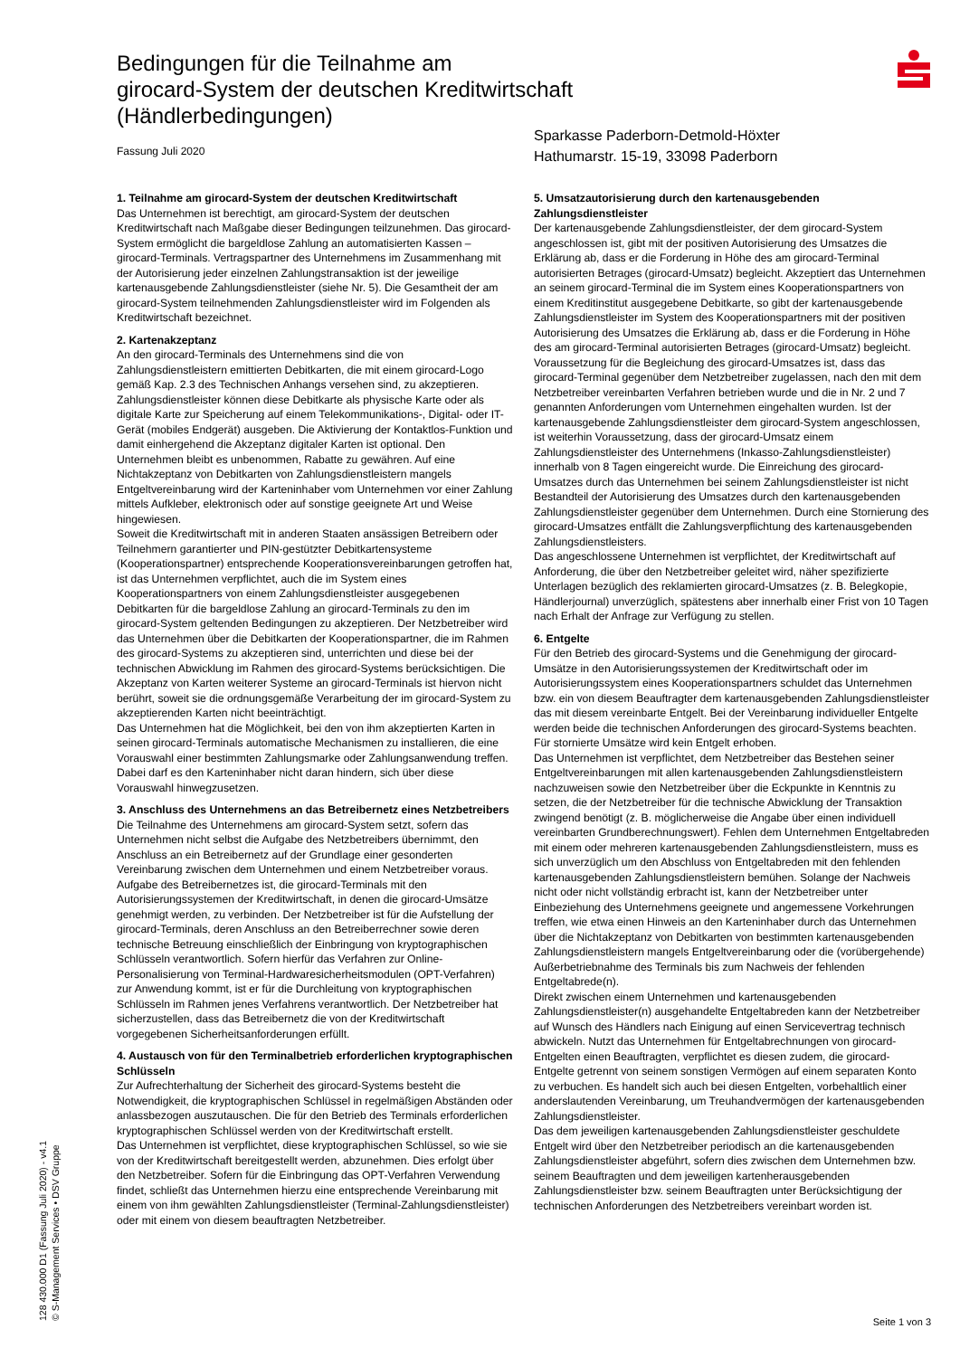Bedingungen für die Teilnahme am
girocard-System der deutschen Kreditwirtschaft
(Händlerbedingungen)
Fassung Juli 2020
Sparkasse Paderborn-Detmold-Höxter
Hathumarstr. 15-19, 33098 Paderborn
1. Teilnahme am girocard-System der deutschen Kreditwirtschaft
Das Unternehmen ist berechtigt, am girocard-System der deutschen Kreditwirtschaft nach Maßgabe dieser Bedingungen teilzunehmen. Das girocard-System ermöglicht die bargeldlose Zahlung an automatisierten Kassen – girocard-Terminals. Vertragspartner des Unternehmens im Zusammenhang mit der Autorisierung jeder einzelnen Zahlungstransaktion ist der jeweilige kartenausgebende Zahlungsdienstleister (siehe Nr. 5). Die Gesamtheit der am girocard-System teilnehmenden Zahlungsdienstleister wird im Folgenden als Kreditwirtschaft bezeichnet.
2. Kartenakzeptanz
An den girocard-Terminals des Unternehmens sind die von Zahlungsdienstleistern emittierten Debitkarten, die mit einem girocard-Logo gemäß Kap. 2.3 des Technischen Anhangs versehen sind, zu akzeptieren. Zahlungsdienstleister können diese Debitkarte als physische Karte oder als digitale Karte zur Speicherung auf einem Telekommunikations-, Digital- oder IT-Gerät (mobiles Endgerät) ausgeben. Die Aktivierung der Kontaktlos-Funktion und damit einhergehend die Akzeptanz digitaler Karten ist optional. Den Unternehmen bleibt es unbenommen, Rabatte zu gewähren. Auf eine Nichtakzeptanz von Debitkarten von Zahlungsdienstleistern mangels Entgeltvereinbarung wird der Karteninhaber vom Unternehmen vor einer Zahlung mittels Aufkleber, elektronisch oder auf sonstige geeignete Art und Weise hingewiesen.
Soweit die Kreditwirtschaft mit in anderen Staaten ansässigen Betreibern oder Teilnehmern garantierter und PIN-gestützter Debitkartensysteme (Kooperationspartner) entsprechende Kooperationsvereinbarungen getroffen hat, ist das Unternehmen verpflichtet, auch die im System eines Kooperationspartners von einem Zahlungsdienstleister ausgegebenen Debitkarten für die bargeldlose Zahlung an girocard-Terminals zu den im girocard-System geltenden Bedingungen zu akzeptieren. Der Netzbetreiber wird das Unternehmen über die Debitkarten der Kooperationspartner, die im Rahmen des girocard-Systems zu akzeptieren sind, unterrichten und diese bei der technischen Abwicklung im Rahmen des girocard-Systems berücksichtigen. Die Akzeptanz von Karten weiterer Systeme an girocard-Terminals ist hiervon nicht berührt, soweit sie die ordnungsgemäße Verarbeitung der im girocard-System zu akzeptierenden Karten nicht beeinträchtigt.
Das Unternehmen hat die Möglichkeit, bei den von ihm akzeptierten Karten in seinen girocard-Terminals automatische Mechanismen zu installieren, die eine Vorauswahl einer bestimmten Zahlungsmarke oder Zahlungsanwendung treffen. Dabei darf es den Karteninhaber nicht daran hindern, sich über diese Vorauswahl hinwegzusetzen.
3. Anschluss des Unternehmens an das Betreibernetz eines Netzbetreibers
Die Teilnahme des Unternehmens am girocard-System setzt, sofern das Unternehmen nicht selbst die Aufgabe des Netzbetreibers übernimmt, den Anschluss an ein Betreibernetz auf der Grundlage einer gesonderten Vereinbarung zwischen dem Unternehmen und einem Netzbetreiber voraus. Aufgabe des Betreibernetzes ist, die girocard-Terminals mit den Autorisierungssystemen der Kreditwirtschaft, in denen die girocard-Umsätze genehmigt werden, zu verbinden. Der Netzbetreiber ist für die Aufstellung der girocard-Terminals, deren Anschluss an den Betreiberrechner sowie deren technische Betreuung einschließlich der Einbringung von kryptographischen Schlüsseln verantwortlich. Sofern hierfür das Verfahren zur Online-Personalisierung von Terminal-Hardwaresicherheitsmodulen (OPT-Verfahren) zur Anwendung kommt, ist er für die Durchleitung von kryptographischen Schlüsseln im Rahmen jenes Verfahrens verantwortlich. Der Netzbetreiber hat sicherzustellen, dass das Betreibernetz die von der Kreditwirtschaft vorgegebenen Sicherheitsanforderungen erfüllt.
4. Austausch von für den Terminalbetrieb erforderlichen kryptographischen Schlüsseln
Zur Aufrechterhaltung der Sicherheit des girocard-Systems besteht die Notwendigkeit, die kryptographischen Schlüssel in regelmäßigen Abständen oder anlassbezogen auszutauschen. Die für den Betrieb des Terminals erforderlichen kryptographischen Schlüssel werden von der Kreditwirtschaft erstellt.
Das Unternehmen ist verpflichtet, diese kryptographischen Schlüssel, so wie sie von der Kreditwirtschaft bereitgestellt werden, abzunehmen. Dies erfolgt über den Netzbetreiber. Sofern für die Einbringung das OPT-Verfahren Verwendung findet, schließt das Unternehmen hierzu eine entsprechende Vereinbarung mit einem von ihm gewählten Zahlungsdienstleister (Terminal-Zahlungsdienstleister) oder mit einem von diesem beauftragten Netzbetreiber.
5. Umsatzautorisierung durch den kartenausgebenden Zahlungsdienstleister
Der kartenausgebende Zahlungsdienstleister, der dem girocard-System angeschlossen ist, gibt mit der positiven Autorisierung des Umsatzes die Erklärung ab, dass er die Forderung in Höhe des am girocard-Terminal autorisierten Betrages (girocard-Umsatz) begleicht. Akzeptiert das Unternehmen an seinem girocard-Terminal die im System eines Kooperationspartners von einem Kreditinstitut ausgegebene Debitkarte, so gibt der kartenausgebende Zahlungsdienstleister im System des Kooperationspartners mit der positiven Autorisierung des Umsatzes die Erklärung ab, dass er die Forderung in Höhe des am girocard-Terminal autorisierten Betrages (girocard-Umsatz) begleicht. Voraussetzung für die Begleichung des girocard-Umsatzes ist, dass das girocard-Terminal gegenüber dem Netzbetreiber zugelassen, nach den mit dem Netzbetreiber vereinbarten Verfahren betrieben wurde und die in Nr. 2 und 7 genannten Anforderungen vom Unternehmen eingehalten wurden. Ist der kartenausgebende Zahlungsdienstleister dem girocard-System angeschlossen, ist weiterhin Voraussetzung, dass der girocard-Umsatz einem Zahlungsdienstleister des Unternehmens (Inkasso-Zahlungsdienstleister) innerhalb von 8 Tagen eingereicht wurde. Die Einreichung des girocard-Umsatzes durch das Unternehmen bei seinem Zahlungsdienstleister ist nicht Bestandteil der Autorisierung des Umsatzes durch den kartenausgebenden Zahlungsdienstleister gegenüber dem Unternehmen. Durch eine Stornierung des girocard-Umsatzes entfällt die Zahlungsverpflichtung des kartenausgebenden Zahlungsdienstleisters.
Das angeschlossene Unternehmen ist verpflichtet, der Kreditwirtschaft auf Anforderung, die über den Netzbetreiber geleitet wird, näher spezifizierte Unterlagen bezüglich des reklamierten girocard-Umsatzes (z. B. Belegkopie, Händlerjournal) unverzüglich, spätestens aber innerhalb einer Frist von 10 Tagen nach Erhalt der Anfrage zur Verfügung zu stellen.
6. Entgelte
Für den Betrieb des girocard-Systems und die Genehmigung der girocard-Umsätze in den Autorisierungssystemen der Kreditwirtschaft oder im Autorisierungssystem eines Kooperationspartners schuldet das Unternehmen bzw. ein von diesem Beauftragter dem kartenausgebenden Zahlungsdienstleister das mit diesem vereinbarte Entgelt. Bei der Vereinbarung individueller Entgelte werden beide die technischen Anforderungen des girocard-Systems beachten. Für stornierte Umsätze wird kein Entgelt erhoben.
Das Unternehmen ist verpflichtet, dem Netzbetreiber das Bestehen seiner Entgeltvereinbarungen mit allen kartenausgebenden Zahlungsdienstleistern nachzuweisen sowie den Netzbetreiber über die Eckpunkte in Kenntnis zu setzen, die der Netzbetreiber für die technische Abwicklung der Transaktion zwingend benötigt (z. B. möglicherweise die Angabe über einen individuell vereinbarten Grundberechnungswert). Fehlen dem Unternehmen Entgeltabreden mit einem oder mehreren kartenausgebenden Zahlungsdienstleistern, muss es sich unverzüglich um den Abschluss von Entgeltabreden mit den fehlenden kartenausgebenden Zahlungsdienstleistern bemühen. Solange der Nachweis nicht oder nicht vollständig erbracht ist, kann der Netzbetreiber unter Einbeziehung des Unternehmens geeignete und angemessene Vorkehrungen treffen, wie etwa einen Hinweis an den Karteninhaber durch das Unternehmen über die Nichtakzeptanz von Debitkarten von bestimmten kartenausgebenden Zahlungsdienstleistern mangels Entgeltvereinbarung oder die (vorübergehende) Außerbetriebnahme des Terminals bis zum Nachweis der fehlenden Entgeltabrede(n).
Direkt zwischen einem Unternehmen und kartenausgebenden Zahlungsdienstleister(n) ausgehandelte Entgeltabreden kann der Netzbetreiber auf Wunsch des Händlers nach Einigung auf einen Servicevertrag technisch abwickeln. Nutzt das Unternehmen für Entgeltabrechnungen von girocard-Entgelten einen Beauftragten, verpflichtet es diesen zudem, die girocard-Entgelte getrennt von seinem sonstigen Vermögen auf einem separaten Konto zu verbuchen. Es handelt sich auch bei diesen Entgelten, vorbehaltlich einer anderslautenden Vereinbarung, um Treuhandvermögen der kartenausgebenden Zahlungsdienstleister.
Das dem jeweiligen kartenausgebenden Zahlungsdienstleister geschuldete Entgelt wird über den Netzbetreiber periodisch an die kartenausgebenden Zahlungsdienstleister abgeführt, sofern dies zwischen dem Unternehmen bzw. seinem Beauftragten und dem jeweiligen kartenherausgebenden Zahlungsdienstleister bzw. seinem Beauftragten unter Berücksichtigung der technischen Anforderungen des Netzbetreibers vereinbart worden ist.
128 430.000 D1 (Fassung Juli 2020) - v4.1
© S-Management Services • DSV Gruppe
Seite 1 von 3